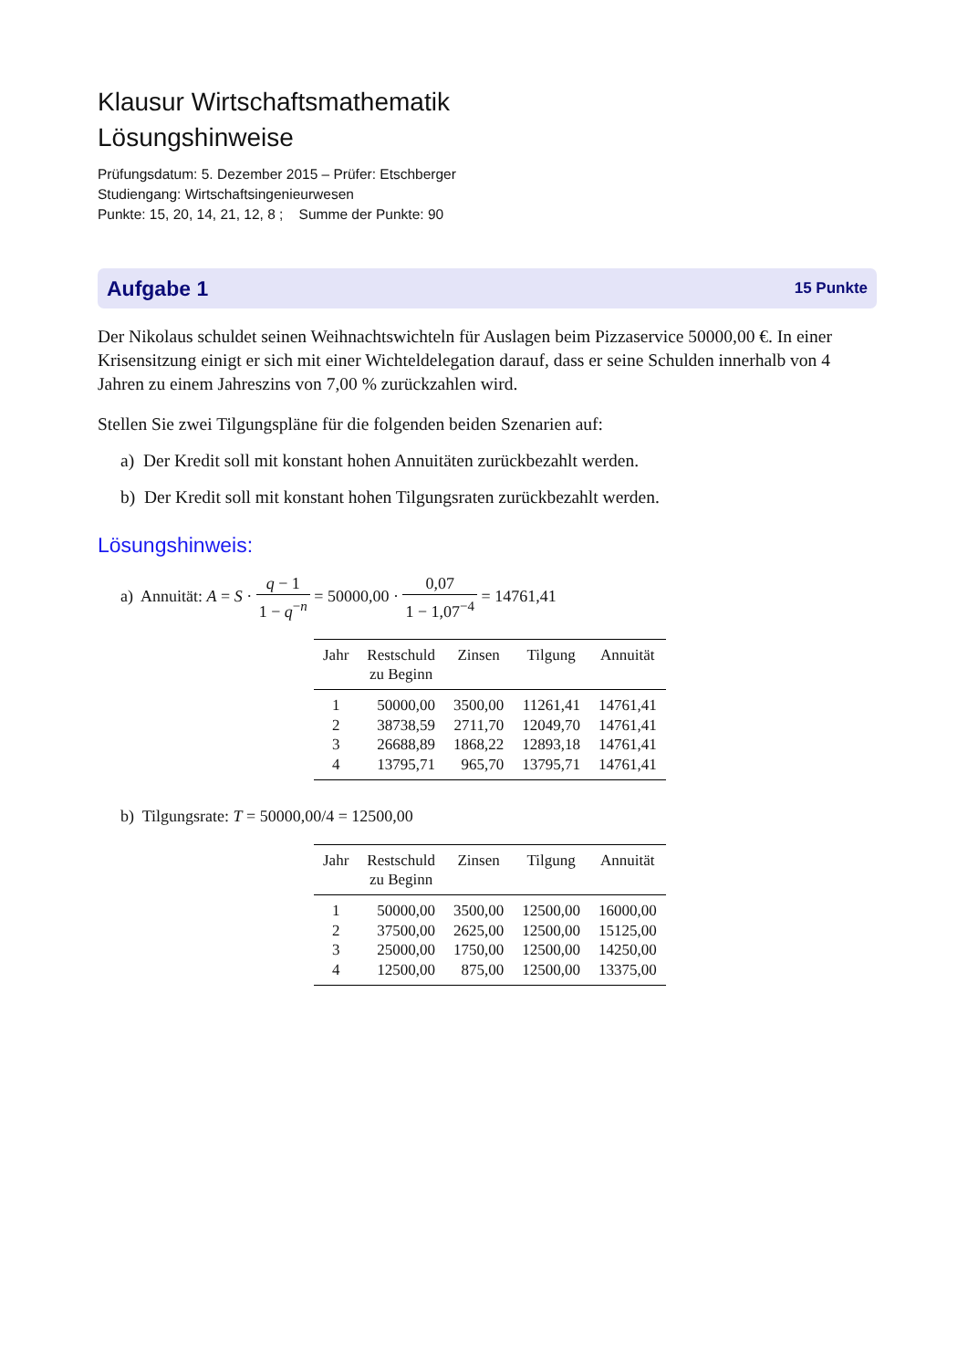Klausur Wirtschaftsmathematik
Lösungshinweise
Prüfungsdatum: 5. Dezember 2015 – Prüfer: Etschberger
Studiengang: Wirtschaftsingenieurwesen
Punkte: 15, 20, 14, 21, 12, 8 ; Summe der Punkte: 90
Aufgabe 1 15 Punkte
Der Nikolaus schuldet seinen Weihnachtswichteln für Auslagen beim Pizzaservice 50000,00 €. In einer Krisensitzung einigt er sich mit einer Wichteldelegation darauf, dass er seine Schulden innerhalb von 4 Jahren zu einem Jahreszins von 7,00 % zurückzahlen wird.
Stellen Sie zwei Tilgungspläne für die folgenden beiden Szenarien auf:
a) Der Kredit soll mit konstant hohen Annuitäten zurückbezahlt werden.
b) Der Kredit soll mit konstant hohen Tilgungsraten zurückbezahlt werden.
Lösungshinweis:
a) Annuität: A = S · q − 1 1 − q<sup>−n</sup> = 50000,00 · 0,07 1 − 1,07<sup>−4</sup> = 14761,41
| Jahr | Restschuld zu Beginn | Zinsen | Tilgung | Annuität |
| --- | --- | --- | --- | --- |
| 1 | 50000,00 | 3500,00 | 11261,41 | 14761,41 |
| 2 | 38738,59 | 2711,70 | 12049,70 | 14761,41 |
| 3 | 26688,89 | 1868,22 | 12893,18 | 14761,41 |
| 4 | 13795,71 | 965,70 | 13795,71 | 14761,41 |
b) Tilgungsrate: T = 50000,00/4 = 12500,00
| Jahr | Restschuld zu Beginn | Zinsen | Tilgung | Annuität |
| --- | --- | --- | --- | --- |
| 1 | 50000,00 | 3500,00 | 12500,00 | 16000,00 |
| 2 | 37500,00 | 2625,00 | 12500,00 | 15125,00 |
| 3 | 25000,00 | 1750,00 | 12500,00 | 14250,00 |
| 4 | 12500,00 | 875,00 | 12500,00 | 13375,00 |